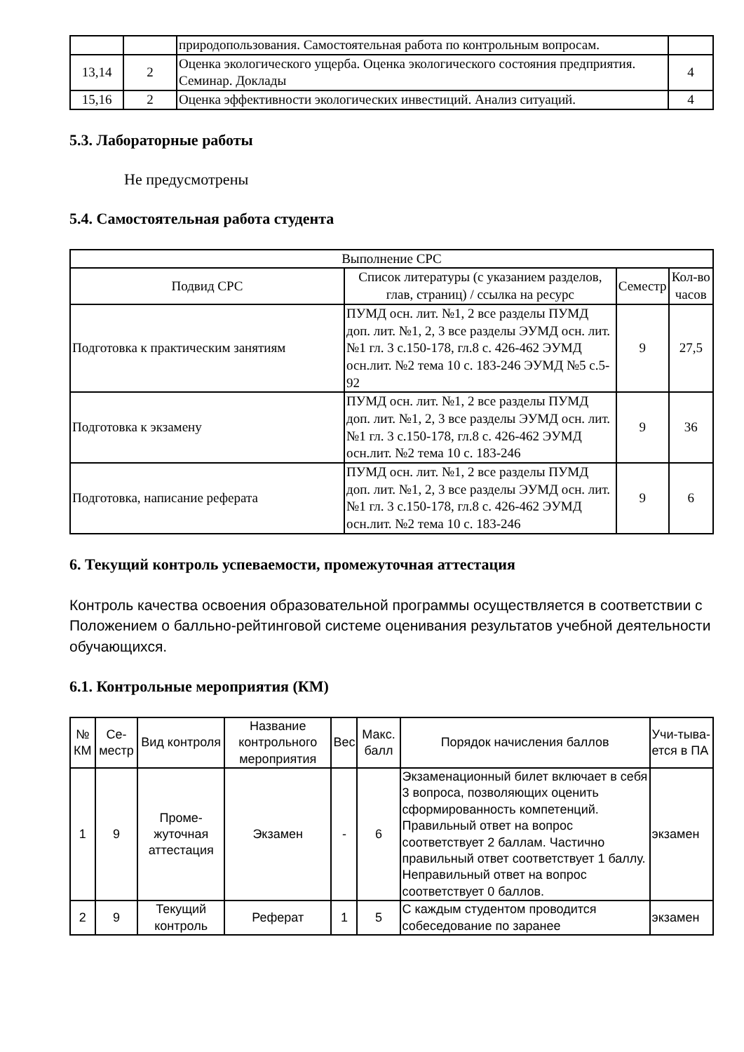| | | природопользования. Самостоятельная работа по контрольным вопросам. | |
| 13,14 | 2 | Оценка экологического ущерба. Оценка экологического состояния предприятия. Семинар. Доклады | 4 |
| 15,16 | 2 | Оценка эффективности экологических инвестиций. Анализ ситуаций. | 4 |
5.3. Лабораторные работы
Не предусмотрены
5.4. Самостоятельная работа студента
| Выполнение СРС | | | |
| --- | --- | --- | --- |
| Подвид СРС | Список литературы (с указанием разделов, глав, страниц) / ссылка на ресурс | Семестр | Кол-во часов |
| Подготовка к практическим занятиям | ПУМД осн. лит. №1, 2 все разделы ПУМД доп. лит. №1, 2, 3 все разделы ЭУМД осн. лит. №1 гл. 3 с.150-178, гл.8 с. 426-462 ЭУМД осн.лит. №2 тема 10 с. 183-246 ЭУМД №5 с.5-92 | 9 | 27,5 |
| Подготовка к экзамену | ПУМД осн. лит. №1, 2 все разделы ПУМД доп. лит. №1, 2, 3 все разделы ЭУМД осн. лит. №1 гл. 3 с.150-178, гл.8 с. 426-462 ЭУМД осн.лит. №2 тема 10 с. 183-246 | 9 | 36 |
| Подготовка, написание реферата | ПУМД осн. лит. №1, 2 все разделы ПУМД доп. лит. №1, 2, 3 все разделы ЭУМД осн. лит. №1 гл. 3 с.150-178, гл.8 с. 426-462 ЭУМД осн.лит. №2 тема 10 с. 183-246 | 9 | 6 |
6. Текущий контроль успеваемости, промежуточная аттестация
Контроль качества освоения образовательной программы осуществляется в соответствии с Положением о балльно-рейтинговой системе оценивания результатов учебной деятельности обучающихся.
6.1. Контрольные мероприятия (КМ)
| № КМ | Се-местр | Вид контроля | Название контрольного мероприятия | Вес | Макс. балл | Порядок начисления баллов | Учи-тыва-ется в ПА |
| --- | --- | --- | --- | --- | --- | --- | --- |
| 1 | 9 | Проме-жуточная аттестация | Экзамен | - | 6 | Экзаменационный билет включает в себя 3 вопроса, позволяющих оценить сформированность компетенций. Правильный ответ на вопрос соответствует 2 баллам. Частично правильный ответ соответствует 1 баллу. Неправильный ответ на вопрос соответствует 0 баллов. | экзамен |
| 2 | 9 | Текущий контроль | Реферат | 1 | 5 | С каждым студентом проводится собеседование по заранее | экзамен |